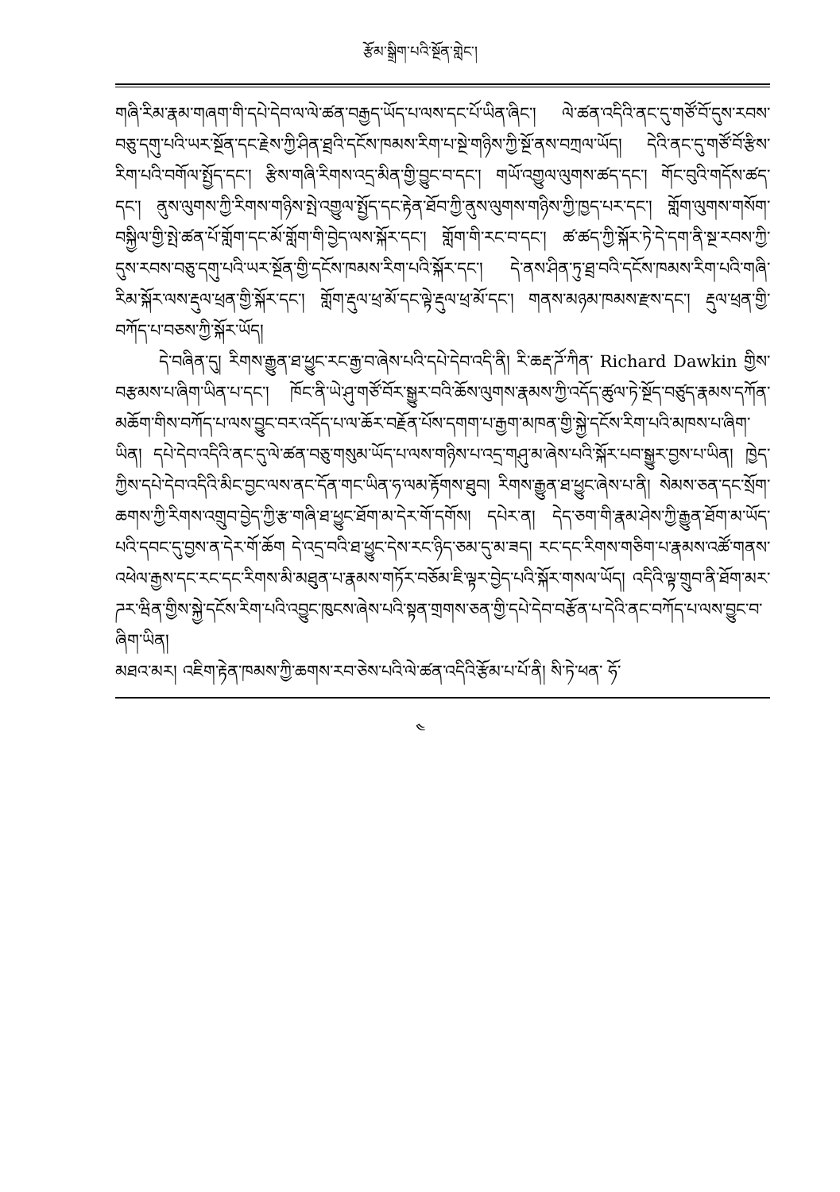རྩོམ་སྒྲིག་པའི་སྔོན་གླེང་།
གཞི་རིམ་རྣམ་གཞག་གི་དཔེ་དེབ་ལ་ལེ་ཚན་བརྒྱད་ཡོད་པ་ལས་དང་པོ་ཡིན་ཞིང་། ལེ་ཚན་འདིའི་ནང་དུ་གཙོ་བོ་དུས་རབས་བཅུ་དགུ་པའི་ཡར་སྔོན་དང་རྗེས་ཀྱི་ཤིན་ཐྲའི་དངོས་ཁམས་རིག་པ་སྔེ་གཉིས་ཀྱི་སྔོ་ནས་བཀྲལ་ཡོད། དེའི་ནང་དུ་གཙོ་བོ་རྩིས་རིག་པའི་བགོལ་སྤྱོད་དང་། རྩིས་གཞི་རིགས་འདྲ་མིན་གྱི་བྱུང་བ་དང་། གཡོ་འགྱུལ་ལུགས་ཚད་དང་། གོང་བུའི་གདོས་ཚད་དང་། ནུས་ལུགས་ཀྱི་རིགས་གཉིས་སྤེ་འགྱུལ་སྤྱོད་དང་རྟེན་ཐོབ་ཀྱི་ནུས་ལུགས་གཉིས་ཀྱི་ཁྱད་པར་དང་། གློག་ལུགས་གསོག་བསྐྱིལ་གྱི་སྤེ་ཚན་པོ་གློག་དང་མོ་གློག་གི་བྱེད་ལས་སྐོར་དང་། གློག་གི་རང་བ་དང་། ཚ་ཚད་ཀྱི་སྐོར་ཏེ་དེ་དག་ནི་སྔ་རབས་ཀྱི་དུས་རབས་བཅུ་དགུ་པའི་ཡར་སྔོན་གྱི་དངོས་ཁམས་རིག་པའི་སྐོར་དང་། དེ་ནས་ཤིན་ཏུ་ཐྲ་བའི་དངོས་ཁམས་རིག་པའི་གཞི་རིམ་སྐོར་ལས་རྡུལ་ཕྲན་གྱི་སྐོར་དང་། གློག་རྡུལ་ཕྲ་མོ་དང་ལྟེ་རྡུལ་ཕྲ་མོ་དང་། གནས་མཉམ་ཁམས་རྫས་དང་། རྡུལ་ཕྲན་གྱི་བཀོད་པ་བཅས་ཀྱི་སྐོར་ཡོད།
དེ་བཞིན་དུ། རིགས་རྒྱུན་ཐ་ཕྱུང་རང་རྒྱ་བ་ཞེས་པའི་དཔེ་དེབ་འདི་ནི། རི་ཆརྡ་ཌོ་ཀིན་ Richard Dawkin གྱིས་བརྩམས་པ་ཞིག་ཡིན་པ་དང་། ཁོང་ནི་ཡེ་ཤུ་གཙོ་བོར་སྒྱུར་བའི་ཆོས་ལུགས་རྣམས་ཀྱི་འདོད་ཚུལ་ཏེ་སྔོད་བཙུད་རྣམས་དཀོན་མཆོག་གིས་བཀོད་པ་ལས་བྱུང་བར་འདོད་པ་ལ་ཆོར་བརྗོན་པོས་དགག་པ་རྒྱག་མཁན་གྱི་སྐྱེ་དངོས་རིག་པའི་མཁས་པ་ཞིག་ཡིན། དཔེ་དེབ་འདིའི་ནང་དུ་ལེ་ཚན་བཅུ་གསུམ་ཡོད་པ་ལས་གཉིས་པ་འདྲ་གཤུ་མ་ཞེས་པའི་སྐོར་པབ་སྒྱུར་བྱས་པ་ཡིན། ཁྱེད་ཀྱིས་དཔེ་དེབ་འདིའི་མིང་བྱང་ལས་ནང་དོན་གང་ཡིན་ཧ་ལམ་རྟོགས་ཐུབ། རིགས་རྒྱུན་ཐ་ཕྱུང་ཞེས་པ་ནི། སེམས་ཅན་དང་སྲོག་ཆགས་ཀྱི་རིགས་འགྲུབ་བྱེད་ཀྱི་རྩ་གཞི་ཐ་ཕྱུང་ཐོག་མ་དེར་གོ་དགོས། དཔེར་ན། དེད་ཅག་གི་རྣམ་ཤེས་ཀྱི་རྒྱུན་ཐོག་མ་ཡོད་པའི་དབང་དུ་བྱས་ན་དེར་གོ་ཆོག དེ་འདྲ་བའི་ཐ་ཕྱུང་དེས་རང་ཉིད་ཅམ་དུ་མ་ཟད། རང་དང་རིགས་གཅིག་པ་རྣམས་འཚོ་གནས་འཕེལ་རྒྱས་དང་རང་དང་རིགས་མི་མཐུན་པ་རྣམས་གཏོར་བཅོམ་ཇི་ལྟར་བྱེད་པའི་སྐོར་གསལ་ཡོད། འདིའི་ལྟ་གྲུབ་ནི་ཐོག་མར་ཌར་ཝིན་གྱིས་སྐྱེ་དངོས་རིག་པའི་འབྱུང་ཁུངས་ཞེས་པའི་སྟན་གྲགས་ཅན་གྱི་དཔེ་དེབ་བརྩོན་པ་དེའི་ནང་བཀོད་པ་ལས་བྱུང་བ་ཞིག་ཡིན།
མཐའ་མར། འཇིག་རྟེན་ཁམས་ཀྱི་ཆགས་རབ་ཅེས་པའི་ལེ་ཚན་འདིའི་རྩོམ་པ་པོ་ནི། སི་ཏེ་ཕན་ ཧོ་
༤